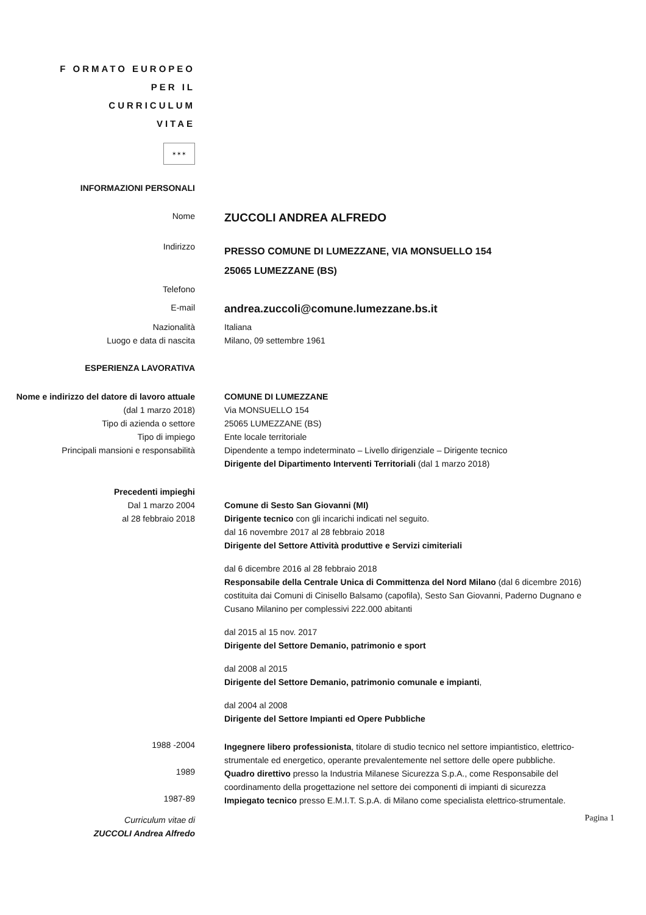F ORMATO EUROPEO
PER IL
CURRICULUM
VITAE
✶✶✶
INFORMAZIONI PERSONALI
Nome
ZUCCOLI ANDREA ALFREDO
Indirizzo
PRESSO COMUNE DI LUMEZZANE, VIA MONSUELLO 154
25065 LUMEZZANE (BS)
Telefono
E-mail
andrea.zuccoli@comune.lumezzane.bs.it
Nazionalità
Luogo e data di nascita
Italiana
Milano, 09 settembre 1961
ESPERIENZA LAVORATIVA
Nome e indirizzo del datore di lavoro attuale
(dal 1 marzo 2018)
Tipo di azienda o settore
Tipo di impiego
Principali mansioni e responsabilità
COMUNE DI LUMEZZANE
Via MONSUELLO 154
25065 LUMEZZANE (BS)
Ente locale territoriale
Dipendente a tempo indeterminato – Livello dirigenziale – Dirigente tecnico
Dirigente del Dipartimento Interventi Territoriali (dal 1 marzo 2018)
Precedenti impieghi
Dal 1 marzo 2004
al 28 febbraio 2018
Comune di Sesto San Giovanni (MI)
Dirigente tecnico con gli incarichi indicati nel seguito.
dal 16 novembre 2017 al 28 febbraio 2018
Dirigente del Settore Attività produttive e Servizi cimiteriali
dal 6 dicembre 2016 al 28 febbraio 2018
Responsabile della Centrale Unica di Committenza del Nord Milano (dal 6 dicembre 2016) costituita dai Comuni di Cinisello Balsamo (capofila), Sesto San Giovanni, Paderno Dugnano e Cusano Milanino per complessivi 222.000 abitanti
dal 2015 al 15 nov. 2017
Dirigente del Settore Demanio, patrimonio e sport
dal 2008 al 2015
Dirigente del Settore Demanio, patrimonio comunale e impianti,
dal 2004 al 2008
Dirigente del Settore Impianti ed Opere Pubbliche
1988 -2004
Ingegnere libero professionista, titolare di studio tecnico nel settore impiantistico, elettrico-strumentale ed energetico, operante prevalentemente nel settore delle opere pubbliche.
1989
Quadro direttivo presso la Industria Milanese Sicurezza S.p.A., come Responsabile del coordinamento della progettazione nel settore dei componenti di impianti di sicurezza
1987-89
Impiegato tecnico presso E.M.I.T. S.p.A. di Milano come specialista elettrico-strumentale.
Curriculum vitae di
ZUCCOLI Andrea Alfredo
Pagina 1